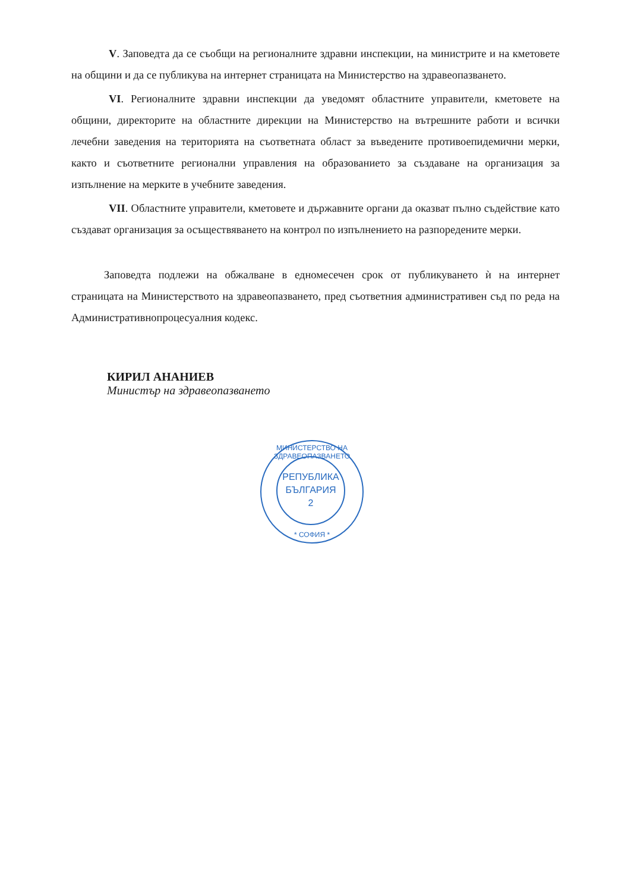V. Заповедта да се съобщи на регионалните здравни инспекции, на министрите и на кметовете на общини и да се публикува на интернет страницата на Министерство на здравеопазването.
VI. Регионалните здравни инспекции да уведомят областните управители, кметовете на общини, директорите на областните дирекции на Министерство на вътрешните работи и всички лечебни заведения на територията на съответната област за въведените противоепидемични мерки, както и съответните регионални управления на образованието за създаване на организация за изпълнение на мерките в учебните заведения.
VII. Областните управители, кметовете и държавните органи да оказват пълно съдействие като създават организация за осъществяването на контрол по изпълнението на разпоредените мерки.
Заповедта подлежи на обжалване в едномесечен срок от публикуването ѝ на интернет страницата на Министерството на здравеопазването, пред съответния административен съд по реда на Административнопроцесуалния кодекс.
КИРИЛ АНАНИЕВ
Министър на здравеопазването
МИНИСТЕРСТВО НА ЗДРАВЕОПАЗВАНЕТО
РЕПУБЛИКА
БЪЛГАРИЯ
2
* СОФИЯ *